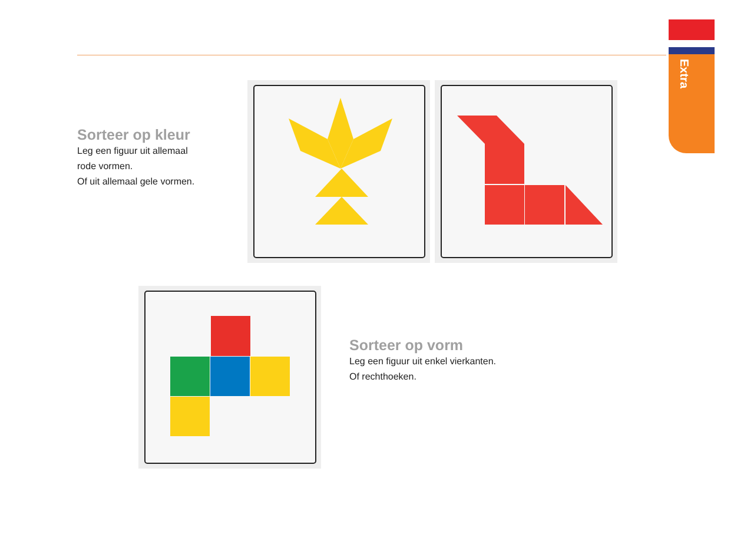Extra
Sorteer op kleur
Leg een figuur uit allemaal
rode vormen.
Of uit allemaal gele vormen.
Sorteer op vorm
Leg een figuur uit enkel vierkanten.
Of rechthoeken.